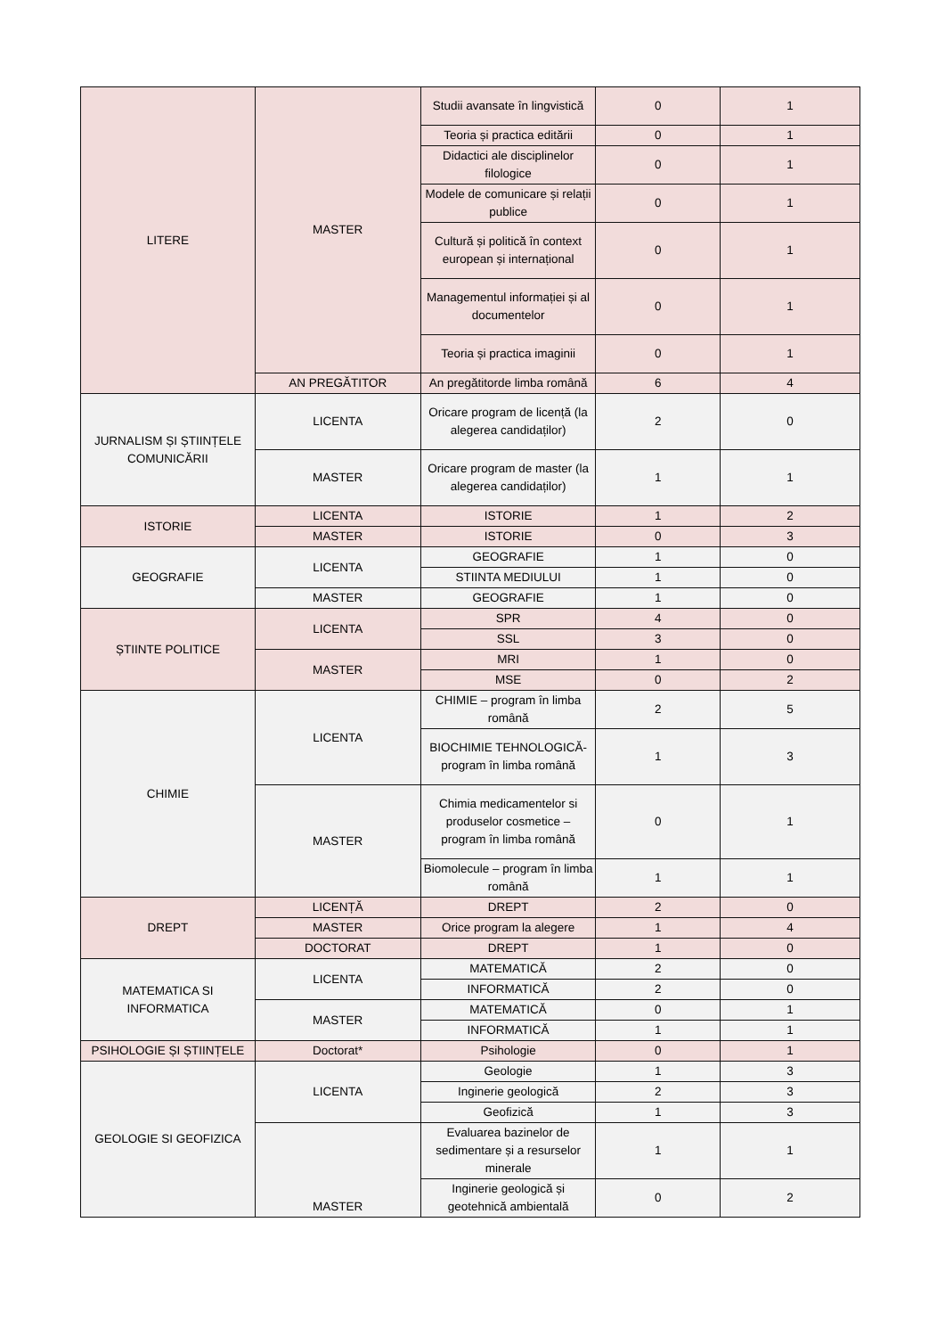| LITERE | MASTER | Studii avansate în lingvistică | 0 | 1 |
| | | Teoria și practica editării | 0 | 1 |
| | | Didactici ale disciplinelor filologice | 0 | 1 |
| | | Modele de comunicare și relații publice | 0 | 1 |
| | | Cultură și politică în context european și internațional | 0 | 1 |
| | | Managementul informației și al documentelor | 0 | 1 |
| | | Teoria și practica imaginii | 0 | 1 |
| | AN PREGĂTITOR | An pregătitorde limba română | 6 | 4 |
| JURNALISM ȘI ȘTIINȚELE COMUNICĂRII | LICENTA | Oricare program de licență (la alegerea candidaților) | 2 | 0 |
| | MASTER | Oricare program de master (la alegerea candidaților) | 1 | 1 |
| ISTORIE | LICENTA | ISTORIE | 1 | 2 |
| | MASTER | ISTORIE | 0 | 3 |
| GEOGRAFIE | LICENTA | GEOGRAFIE | 1 | 0 |
| | | STIINTA MEDIULUI | 1 | 0 |
| | MASTER | GEOGRAFIE | 1 | 0 |
| ȘTIINTE POLITICE | LICENTA | SPR | 4 | 0 |
| | | SSL | 3 | 0 |
| | MASTER | MRI | 1 | 0 |
| | | MSE | 0 | 2 |
| CHIMIE | LICENTA | CHIMIE – program în limba română | 2 | 5 |
| | | BIOCHIMIE TEHNOLOGICĂ-program în limba română | 1 | 3 |
| | MASTER | Chimia medicamentelor si produselor cosmetice – program în limba română | 0 | 1 |
| | | Biomolecule – program în limba română | 1 | 1 |
| DREPT | LICENȚĂ | DREPT | 2 | 0 |
| | MASTER | Orice program la alegere | 1 | 4 |
| | DOCTORAT | DREPT | 1 | 0 |
| MATEMATICA SI INFORMATICA | LICENTA | MATEMATICĂ | 2 | 0 |
| | | INFORMATICĂ | 2 | 0 |
| | MASTER | MATEMATICĂ | 0 | 1 |
| | | INFORMATICĂ | 1 | 1 |
| PSIHOLOGIE ȘI ȘTIINȚELE | Doctorat* | Psihologie | 0 | 1 |
| GEOLOGIE SI GEOFIZICA | LICENTA | Geologie | 1 | 3 |
| | | Inginerie geologică | 2 | 3 |
| | | Geofizică | 1 | 3 |
| | MASTER | Evaluarea bazinelor de sedimentare și a resurselor minerale | 1 | 1 |
| | | Inginerie geologică și geotehnică ambientală | 0 | 2 |